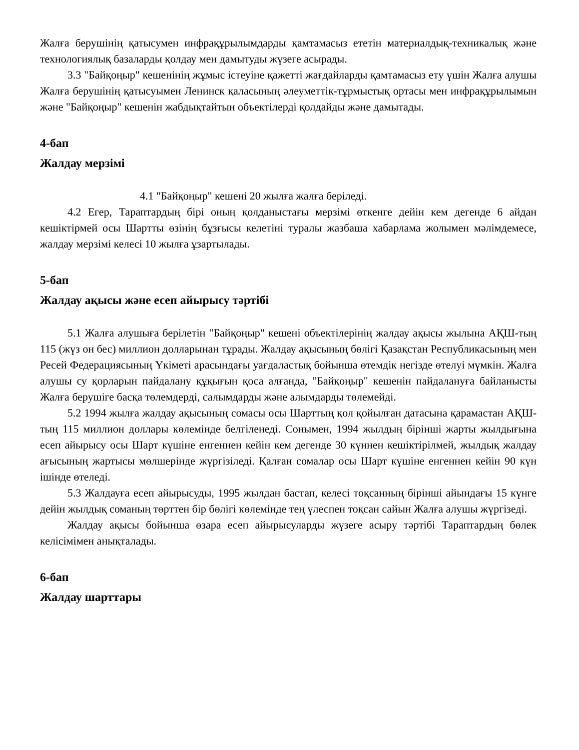Жалға берушінің қатысумен инфрақұрылымдарды қамтамасыз ететін материалдық-техникалық және технологиялық базаларды қолдау мен дамытуды жүзеге асырады.
3.3 "Байқоңыр" кешенінің жұмыс істеуіне қажетті жағдайларды қамтамасыз ету үшін Жалға алушы Жалға берушінің қатысуымен Ленинск қаласының әлеуметтік-тұрмыстық ортасы мен инфрақұрылымын және "Байқоңыр" кешенін жабдықтайтын объектілерді қолдайды және дамытады.
4-бап
Жалдау мерзімі
4.1 "Байқоңыр" кешені 20 жылға жалға беріледі.
4.2 Егер, Тараптардың бірі оның қолданыстағы мерзімі өткенге дейін кем дегенде 6 айдан кешіктірмей осы Шартты өзінің бұзғысы келетіні туралы жазбаша хабарлама жолымен мәлімдемесе, жалдау мерзімі келесі 10 жылға ұзартылады.
5-бап
Жалдау ақысы және есеп айырысу тәртібі
5.1 Жалға алушыға берілетін "Байқоңыр" кешені объектілерінің жалдау ақысы жылына АҚШ-тың 115 (жүз он бес) миллион долларынан тұрады. Жалдау ақысының бөлігі Қазақстан Республикасының мен Ресей Федерациясының Үкіметі арасындағы уағдаластық бойынша өтемдік негізде өтелуі мүмкін. Жалға алушы су қорларын пайдалану құқығын қоса алғанда, "Байқоңыр" кешенін пайдалануға байланысты Жалға берушіге басқа төлемдерді, салымдарды және алымдарды төлемейді.
5.2 1994 жылға жалдау ақысының сомасы осы Шарттың қол қойылған датасына қарамастан АҚШ-тың 115 миллион доллары көлемінде белгіленеді. Сонымен, 1994 жылдың бірінші жарты жылдығына есеп айырысу осы Шарт күшіне енгеннен кейін кем дегенде 30 күннен кешіктірілмей, жылдық жалдау ағысының жартысы мөлшерінде жүргізіледі. Қалған сомалар осы Шарт күшіне енгеннен кейін 90 күн ішінде өтеледі.
5.3 Жалдауға есеп айырысуды, 1995 жылдан бастап, келесі тоқсанның бірінші айындағы 15 күнге дейін жылдық соманың төрттен бір бөлігі көлемінде тең үлеспен тоқсан сайын Жалға алушы жүргізеді.
Жалдау ақысы бойынша өзара есеп айырысуларды жүзеге асыру тәртібі Тараптардың бөлек келісімімен анықталады.
6-бап
Жалдау шарттары